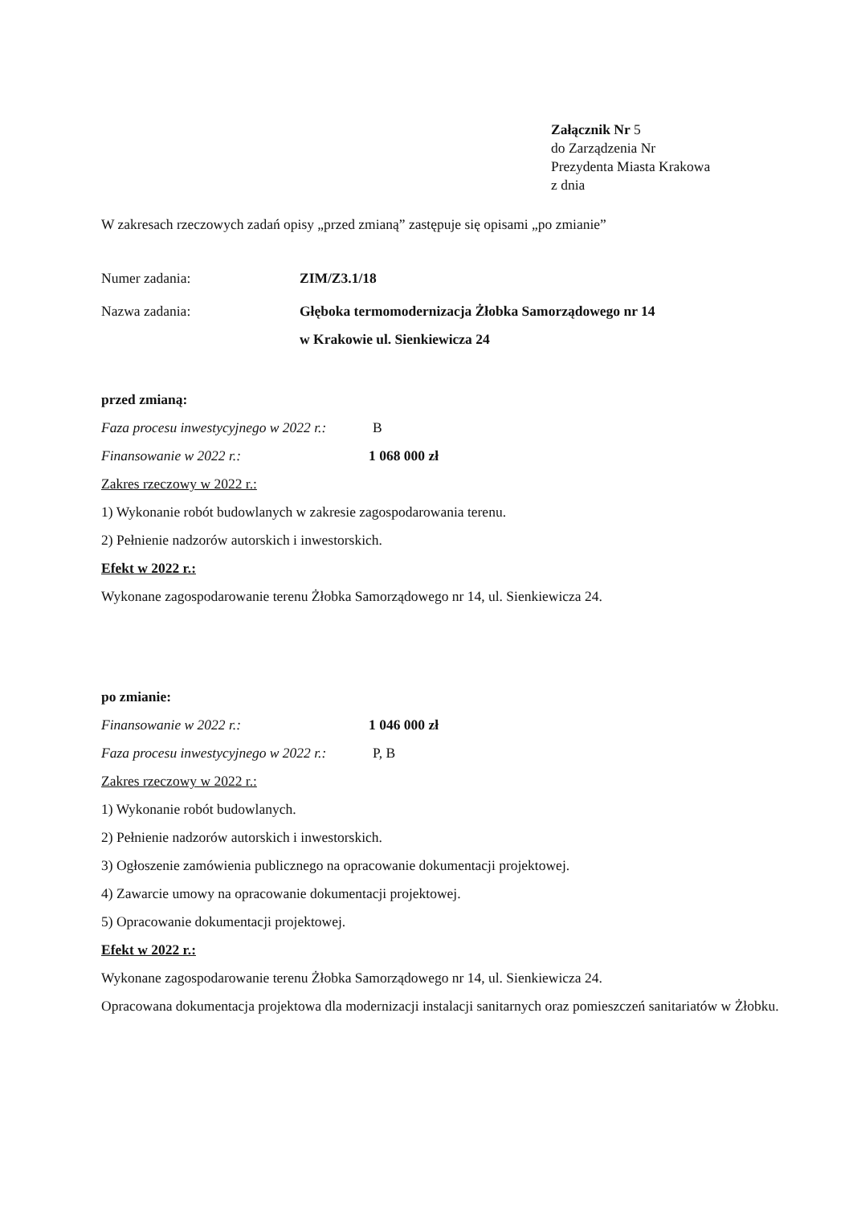Załącznik Nr 5
do Zarządzenia Nr
Prezydenta Miasta Krakowa
z dnia
W zakresach rzeczowych zadań opisy „przed zmianą” zastępuje się opisami „po zmianie”
Numer zadania: ZIM/Z3.1/18
Nazwa zadania: Głęboka termomodernizacja Żłobka Samorządowego nr 14
w Krakowie ul. Sienkiewicza 24
przed zmianą:
Faza procesu inwestycyjnego w 2022 r.: B
Finansowanie w 2022 r.: 1 068 000 zł
Zakres rzeczowy w 2022 r.:
1) Wykonanie robót budowlanych w zakresie zagospodarowania terenu.
2) Pełnienie nadzorów autorskich i inwestorskich.
Efekt w 2022 r.:
Wykonane zagospodarowanie terenu Żłobka Samorządowego nr 14, ul. Sienkiewicza 24.
po zmianie:
Finansowanie w 2022 r.: 1 046 000 zł
Faza procesu inwestycyjnego w 2022 r.: P, B
Zakres rzeczowy w 2022 r.:
1) Wykonanie robót budowlanych.
2) Pełnienie nadzorów autorskich i inwestorskich.
3) Ogłoszenie zamówienia publicznego na opracowanie dokumentacji projektowej.
4) Zawarcie umowy na opracowanie dokumentacji projektowej.
5) Opracowanie dokumentacji projektowej.
Efekt w 2022 r.:
Wykonane zagospodarowanie terenu Żłobka Samorządowego nr 14, ul. Sienkiewicza 24.
Opracowana dokumentacja projektowa dla modernizacji instalacji sanitarnych oraz pomieszczeń sanitariatów w Żłobku.